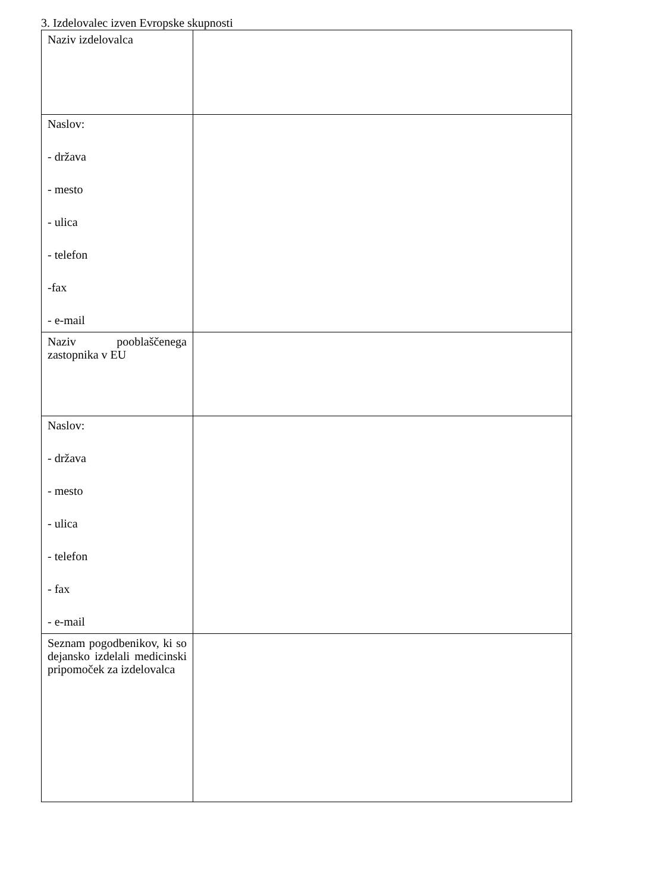3. Izdelovalec izven Evropske skupnosti
| Naziv izdelovalca | |
| Naslov: - država - mesto - ulica - telefon -fax - e-mail | |
| Naziv pooblaščenega zastopnika v EU | |
| Naslov: - država - mesto - ulica - telefon - fax - e-mail | |
| Seznam pogodbenikov, ki so dejansko izdelali medicinski pripomoček za izdelovalca | |